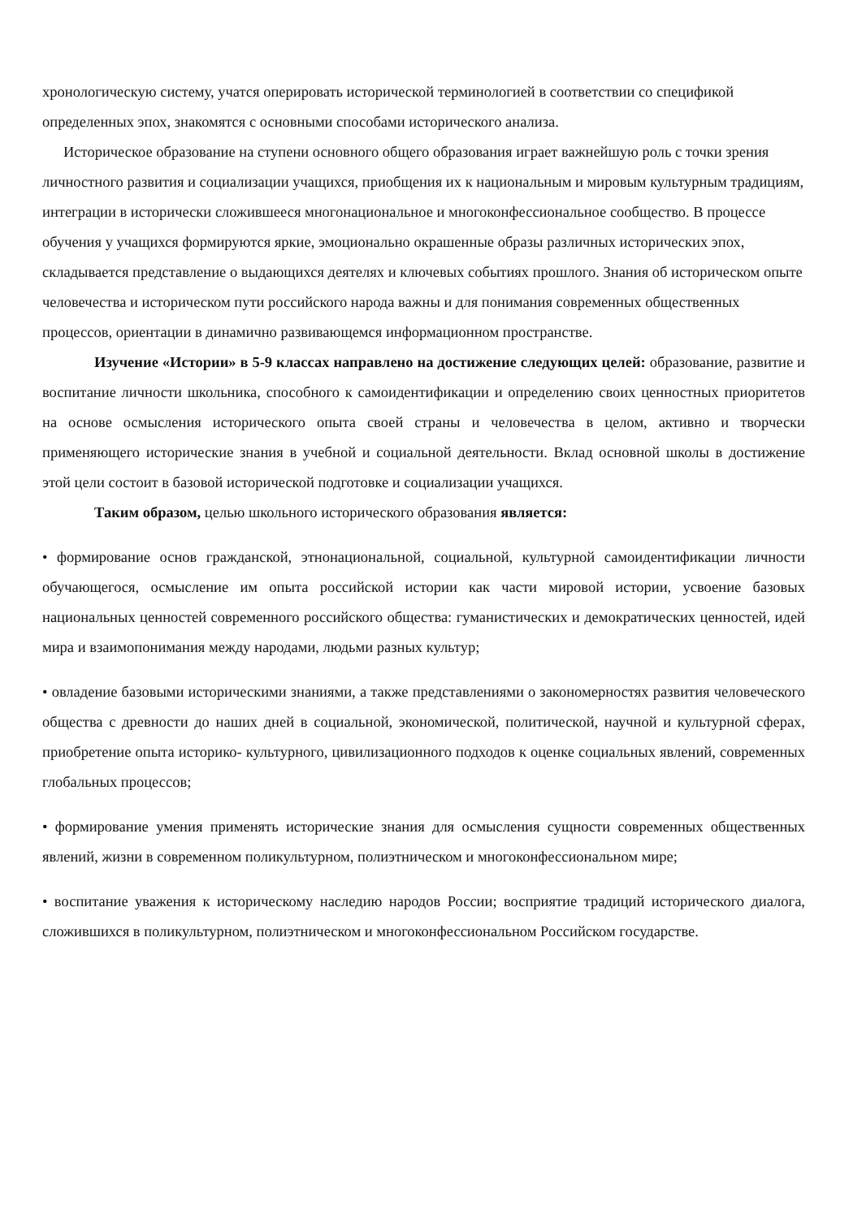хронологическую систему, учатся оперировать исторической терминологией в соответствии со спецификой определенных эпох, знакомятся с основными способами исторического анализа.
Историческое образование на ступени основного общего образования играет важнейшую роль с точки зрения личностного развития и социализации учащихся, приобщения их к национальным и мировым культурным традициям, интеграции в исторически сложившееся многонациональное и многоконфессиональное сообщество. В процессе обучения у учащихся формируются яркие, эмоционально окрашенные образы различных исторических эпох, складывается представление о выдающихся деятелях и ключевых событиях прошлого. Знания об историческом опыте человечества и историческом пути российского народа важны и для понимания современных общественных процессов, ориентации в динамично развивающемся информационном пространстве.
Изучение «Истории» в 5-9 классах направлено на достижение следующих целей: образование, развитие и воспитание личности школьника, способного к самоидентификации и определению своих ценностных приоритетов на основе осмысления исторического опыта своей страны и человечества в целом, активно и творчески применяющего исторические знания в учебной и социальной деятельности. Вклад основной школы в достижение этой цели состоит в базовой исторической подготовке и социализации учащихся.
Таким образом, целью школьного исторического образования является:
• формирование основ гражданской, этнонациональной, социальной, культурной самоидентификации личности обучающегося, осмысление им опыта российской истории как части мировой истории, усвоение базовых национальных ценностей современного российского общества: гуманистических и демократических ценностей, идей мира и взаимопонимания между народами, людьми разных культур;
• овладение базовыми историческими знаниями, а также представлениями о закономерностях развития человеческого общества с древности до наших дней в социальной, экономической, политической, научной и культурной сферах, приобретение опыта историко- культурного, цивилизационного подходов к оценке социальных явлений, современных глобальных процессов;
• формирование умения применять исторические знания для осмысления сущности современных общественных явлений, жизни в современном поликультурном, полиэтническом и многоконфессиональном мире;
• воспитание уважения к историческому наследию народов России; восприятие традиций исторического диалога, сложившихся в поликультурном, полиэтническом и многоконфессиональном Российском государстве.